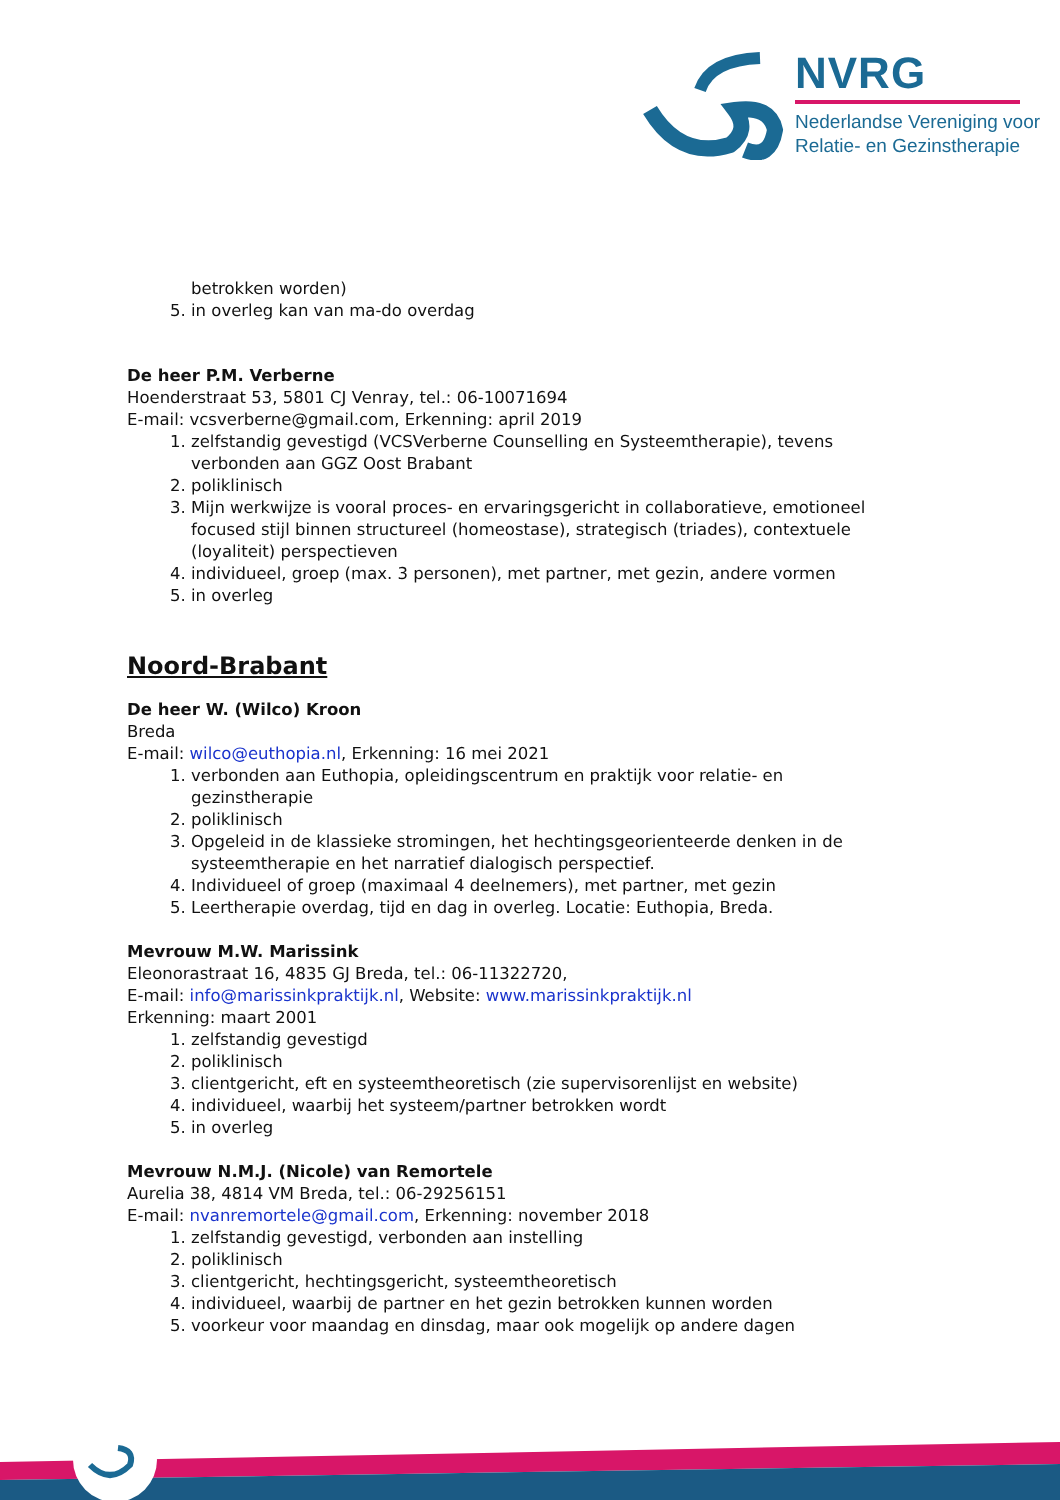NVRG
Nederlandse Vereniging voor
Relatie- en Gezinstherapie
betrokken worden)
5. in overleg kan van ma-do overdag
De heer P.M. Verberne
Hoenderstraat 53, 5801 CJ Venray, tel.: 06-10071694
E-mail: vcsverberne@gmail.com, Erkenning: april 2019
1. zelfstandig gevestigd (VCSVerberne Counselling en Systeemtherapie), tevens verbonden aan GGZ Oost Brabant
2. poliklinisch
3. Mijn werkwijze is vooral proces- en ervaringsgericht in collaboratieve, emotioneel focused stijl binnen structureel (homeostase), strategisch (triades), contextuele (loyaliteit) perspectieven
4. individueel, groep (max. 3 personen), met partner, met gezin, andere vormen
5. in overleg
Noord-Brabant
De heer W. (Wilco) Kroon
Breda
E-mail: wilco@euthopia.nl, Erkenning: 16 mei 2021
1. verbonden aan Euthopia, opleidingscentrum en praktijk voor relatie- en gezinstherapie
2. poliklinisch
3. Opgeleid in de klassieke stromingen, het hechtingsgeorienteerde denken in de systeemtherapie en het narratief dialogisch perspectief.
4. Individueel of groep (maximaal 4 deelnemers), met partner, met gezin
5. Leertherapie overdag, tijd en dag in overleg. Locatie: Euthopia, Breda.
Mevrouw M.W. Marissink
Eleonorastraat 16, 4835 GJ Breda, tel.: 06-11322720,
E-mail: info@marissinkpraktijk.nl, Website: www.marissinkpraktijk.nl
Erkenning: maart 2001
1. zelfstandig gevestigd
2. poliklinisch
3. clientgericht, eft en systeemtheoretisch (zie supervisorenlijst en website)
4. individueel, waarbij het systeem/partner betrokken wordt
5. in overleg
Mevrouw N.M.J. (Nicole) van Remortele
Aurelia 38, 4814 VM Breda, tel.: 06-29256151
E-mail: nvanremortele@gmail.com, Erkenning: november 2018
1. zelfstandig gevestigd, verbonden aan instelling
2. poliklinisch
3. clientgericht, hechtingsgericht, systeemtheoretisch
4. individueel, waarbij de partner en het gezin betrokken kunnen worden
5. voorkeur voor maandag en dinsdag, maar ook mogelijk op andere dagen